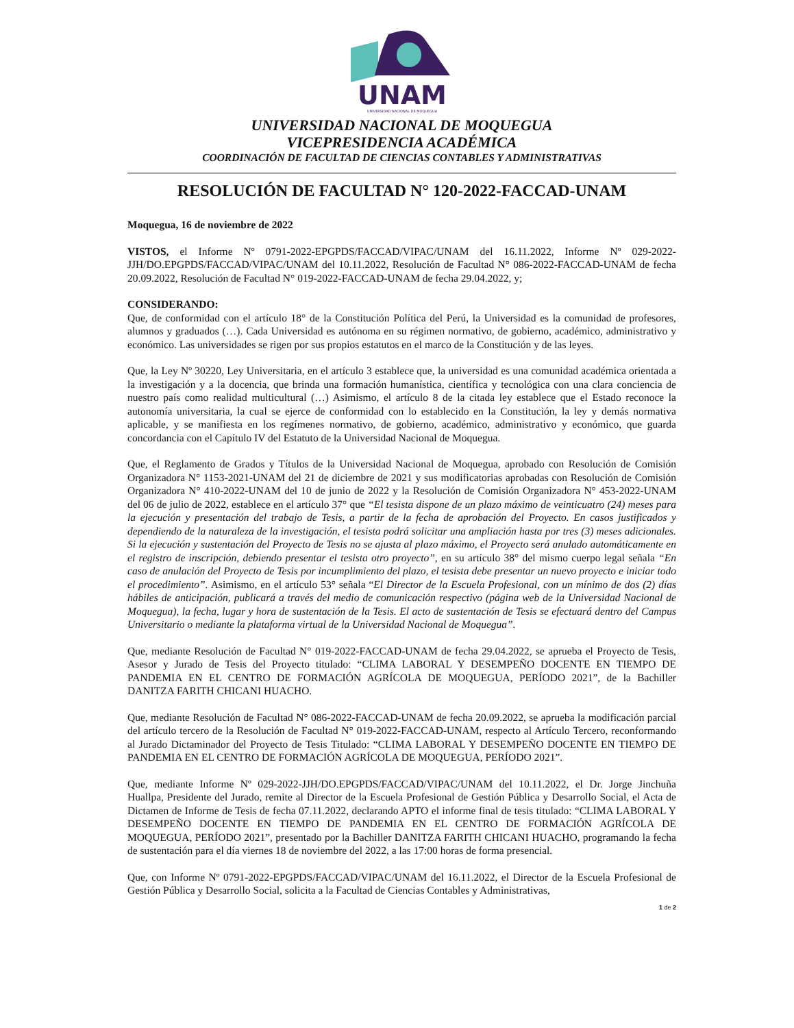UNAM
UNIVERSIDAD NACIONAL DE MOQUEGUA
UNIVERSIDAD NACIONAL DE MOQUEGUA
VICEPRESIDENCIA ACADÉMICA
COORDINACIÓN DE FACULTAD DE CIENCIAS CONTABLES Y ADMINISTRATIVAS
RESOLUCIÓN DE FACULTAD N° 120-2022-FACCAD-UNAM
Moquegua, 16 de noviembre de 2022
VISTOS, el Informe Nº 0791-2022-EPGPDS/FACCAD/VIPAC/UNAM del 16.11.2022, Informe Nº 029-2022-JJH/DO.EPGPDS/FACCAD/VIPAC/UNAM del 10.11.2022, Resolución de Facultad N° 086-2022-FACCAD-UNAM de fecha 20.09.2022, Resolución de Facultad N° 019-2022-FACCAD-UNAM de fecha 29.04.2022, y;
CONSIDERANDO:
Que, de conformidad con el artículo 18° de la Constitución Política del Perú, la Universidad es la comunidad de profesores, alumnos y graduados (…). Cada Universidad es autónoma en su régimen normativo, de gobierno, académico, administrativo y económico. Las universidades se rigen por sus propios estatutos en el marco de la Constitución y de las leyes.
Que, la Ley Nº 30220, Ley Universitaria, en el artículo 3 establece que, la universidad es una comunidad académica orientada a la investigación y a la docencia, que brinda una formación humanística, científica y tecnológica con una clara conciencia de nuestro país como realidad multicultural (…) Asimismo, el artículo 8 de la citada ley establece que el Estado reconoce la autonomía universitaria, la cual se ejerce de conformidad con lo establecido en la Constitución, la ley y demás normativa aplicable, y se manifiesta en los regímenes normativo, de gobierno, académico, administrativo y económico, que guarda concordancia con el Capítulo IV del Estatuto de la Universidad Nacional de Moquegua.
Que, el Reglamento de Grados y Títulos de la Universidad Nacional de Moquegua, aprobado con Resolución de Comisión Organizadora N° 1153-2021-UNAM del 21 de diciembre de 2021 y sus modificatorias aprobadas con Resolución de Comisión Organizadora N° 410-2022-UNAM del 10 de junio de 2022 y la Resolución de Comisión Organizadora N° 453-2022-UNAM del 06 de julio de 2022, establece en el artículo 37° que “El tesista dispone de un plazo máximo de veinticuatro (24) meses para la ejecución y presentación del trabajo de Tesis, a partir de la fecha de aprobación del Proyecto. En casos justificados y dependiendo de la naturaleza de la investigación, el tesista podrá solicitar una ampliación hasta por tres (3) meses adicionales. Si la ejecución y sustentación del Proyecto de Tesis no se ajusta al plazo máximo, el Proyecto será anulado automáticamente en el registro de inscripción, debiendo presentar el tesista otro proyecto”, en su artículo 38° del mismo cuerpo legal señala “En caso de anulación del Proyecto de Tesis por incumplimiento del plazo, el tesista debe presentar un nuevo proyecto e iniciar todo el procedimiento”. Asimismo, en el artículo 53° señala “El Director de la Escuela Profesional, con un mínimo de dos (2) días hábiles de anticipación, publicará a través del medio de comunicación respectivo (página web de la Universidad Nacional de Moquegua), la fecha, lugar y hora de sustentación de la Tesis. El acto de sustentación de Tesis se efectuará dentro del Campus Universitario o mediante la plataforma virtual de la Universidad Nacional de Moquegua”.
Que, mediante Resolución de Facultad N° 019-2022-FACCAD-UNAM de fecha 29.04.2022, se aprueba el Proyecto de Tesis, Asesor y Jurado de Tesis del Proyecto titulado: “CLIMA LABORAL Y DESEMPEÑO DOCENTE EN TIEMPO DE PANDEMIA EN EL CENTRO DE FORMACIÓN AGRÍCOLA DE MOQUEGUA, PERÍODO 2021”, de la Bachiller DANITZA FARITH CHICANI HUACHO.
Que, mediante Resolución de Facultad N° 086-2022-FACCAD-UNAM de fecha 20.09.2022, se aprueba la modificación parcial del artículo tercero de la Resolución de Facultad N° 019-2022-FACCAD-UNAM, respecto al Artículo Tercero, reconformando al Jurado Dictaminador del Proyecto de Tesis Titulado: “CLIMA LABORAL Y DESEMPEÑO DOCENTE EN TIEMPO DE PANDEMIA EN EL CENTRO DE FORMACIÓN AGRÍCOLA DE MOQUEGUA, PERÍODO 2021”.
Que, mediante Informe Nº 029-2022-JJH/DO.EPGPDS/FACCAD/VIPAC/UNAM del 10.11.2022, el Dr. Jorge Jinchuña Huallpa, Presidente del Jurado, remite al Director de la Escuela Profesional de Gestión Pública y Desarrollo Social, el Acta de Dictamen de Informe de Tesis de fecha 07.11.2022, declarando APTO el informe final de tesis titulado: “CLIMA LABORAL Y DESEMPEÑO DOCENTE EN TIEMPO DE PANDEMIA EN EL CENTRO DE FORMACIÓN AGRÍCOLA DE MOQUEGUA, PERÍODO 2021”, presentado por la Bachiller DANITZA FARITH CHICANI HUACHO, programando la fecha de sustentación para el día viernes 18 de noviembre del 2022, a las 17:00 horas de forma presencial.
Que, con Informe Nº 0791-2022-EPGPDS/FACCAD/VIPAC/UNAM del 16.11.2022, el Director de la Escuela Profesional de Gestión Pública y Desarrollo Social, solicita a la Facultad de Ciencias Contables y Administrativas,
1 de 2